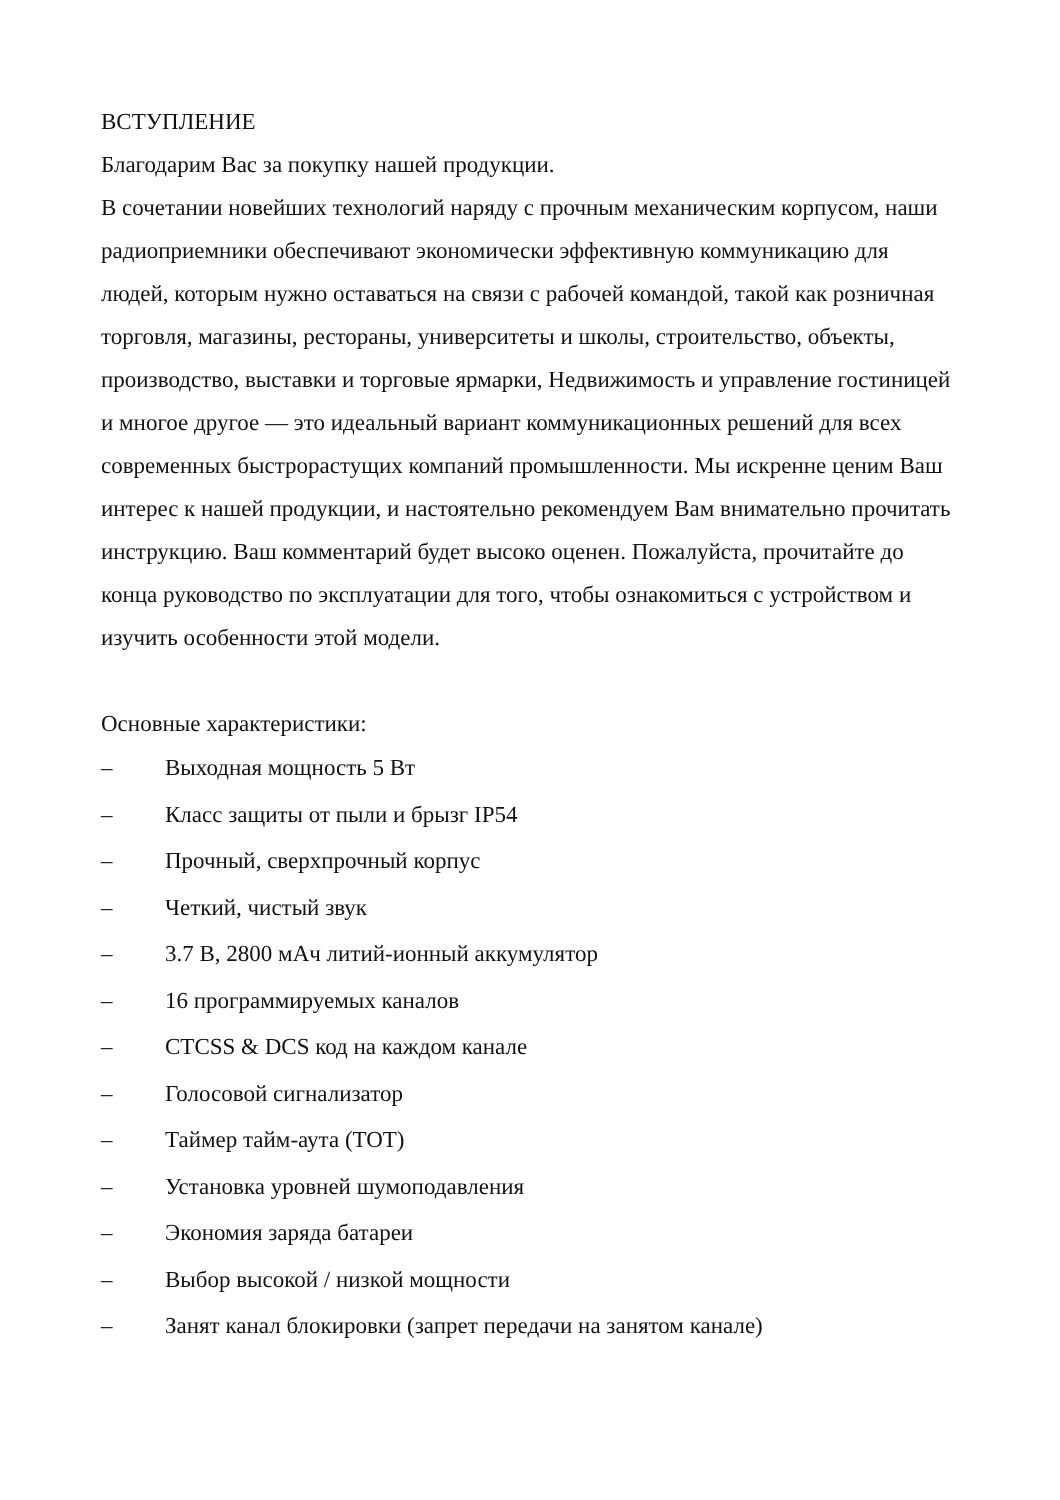ВСТУПЛЕНИЕ
Благодарим Вас за покупку нашей продукции.
В сочетании новейших технологий наряду с прочным механическим корпусом, наши радиоприемники обеспечивают экономически эффективную коммуникацию для людей, которым нужно оставаться на связи с рабочей командой, такой как розничная торговля, магазины, рестораны, университеты и школы, строительство, объекты, производство, выставки и торговые ярмарки, Недвижимость и управление гостиницей и многое другое — это идеальный вариант коммуникационных решений для всех современных быстрорастущих компаний промышленности. Мы искренне ценим Ваш интерес к нашей продукции, и настоятельно рекомендуем Вам внимательно прочитать инструкцию. Ваш комментарий будет высоко оценен. Пожалуйста, прочитайте до конца руководство по эксплуатации для того, чтобы ознакомиться с устройством и изучить особенности этой модели.
Основные характеристики:
– Выходная мощность 5 Вт
– Класс защиты от пыли и брызг IP54
– Прочный, сверхпрочный корпус
– Четкий, чистый звук
– 3.7 В, 2800 мАч литий-ионный аккумулятор
– 16 программируемых каналов
– CTCSS & DCS код на каждом канале
– Голосовой сигнализатор
– Таймер тайм-аута (TOT)
– Установка уровней шумоподавления
– Экономия заряда батареи
– Выбор высокой / низкой мощности
– Занят канал блокировки (запрет передачи на занятом канале)